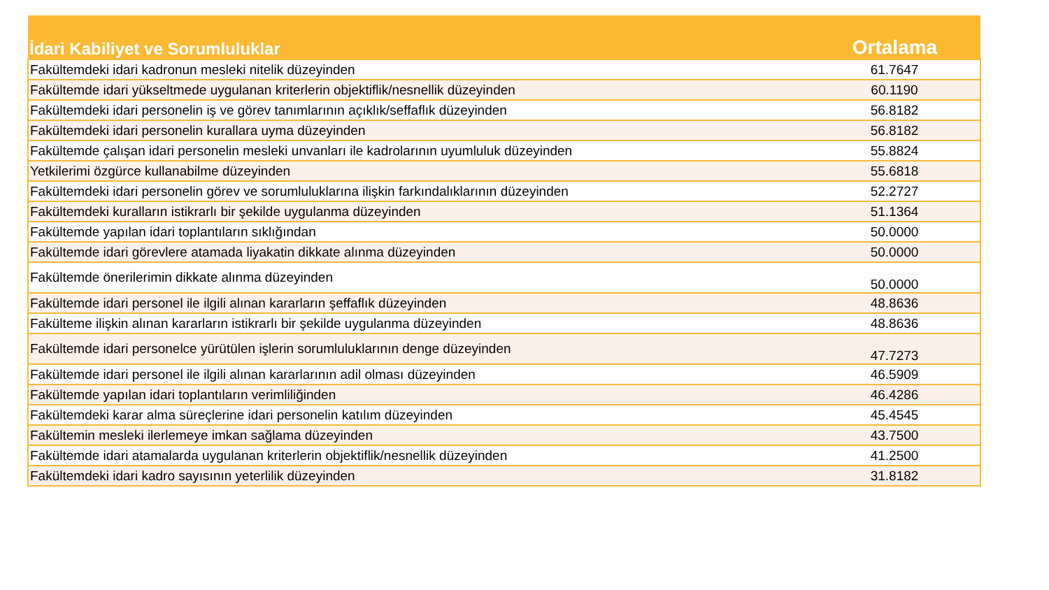| İdari Kabiliyet ve Sorumluluklar | Ortalama |
| --- | --- |
| Fakültemdeki idari kadronun mesleki nitelik düzeyinden | 61.7647 |
| Fakültemde idari yükseltmede uygulanan kriterlerin objektiflik/nesnellik düzeyinden | 60.1190 |
| Fakültemdeki idari personelin iş ve görev tanımlarının açıklık/seffaflık düzeyinden | 56.8182 |
| Fakültemdeki idari personelin kurallara uyma düzeyinden | 56.8182 |
| Fakültemde çalışan idari personelin mesleki unvanları ile kadrolarının uyumluluk düzeyinden | 55.8824 |
| Yetkilerimi özgürce kullanabilme düzeyinden | 55.6818 |
| Fakültemdeki idari personelin görev ve sorumluluklarına ilişkin farkındalıklarının düzeyinden | 52.2727 |
| Fakültemdeki kuralların istikrarlı bir şekilde uygulanma düzeyinden | 51.1364 |
| Fakültemde yapılan idari toplantıların sıklığından | 50.0000 |
| Fakültemde idari görevlere atamada liyakatin dikkate alınma düzeyinden | 50.0000 |
| Fakültemde önerilerimin dikkate alınma düzeyinden | 50.0000 |
| Fakültemde idari personel ile ilgili alınan kararların şeffaflık düzeyinden | 48.8636 |
| Fakülteme ilişkin alınan kararların istikrarlı bir şekilde uygulanma düzeyinden | 48.8636 |
| Fakültemde idari personelce yürütülen işlerin sorumluluklarının denge düzeyinden | 47.7273 |
| Fakültemde idari personel ile ilgili alınan kararlarının adil olması düzeyinden | 46.5909 |
| Fakültemde yapılan idari toplantıların verimliliğinden | 46.4286 |
| Fakültemdeki karar alma süreçlerine idari personelin katılım düzeyinden | 45.4545 |
| Fakültemin mesleki ilerlemeye imkan sağlama düzeyinden | 43.7500 |
| Fakültemde idari atamalarda uygulanan kriterlerin objektiflik/nesnellik düzeyinden | 41.2500 |
| Fakültemdeki idari kadro sayısının yeterlilik düzeyinden | 31.8182 |